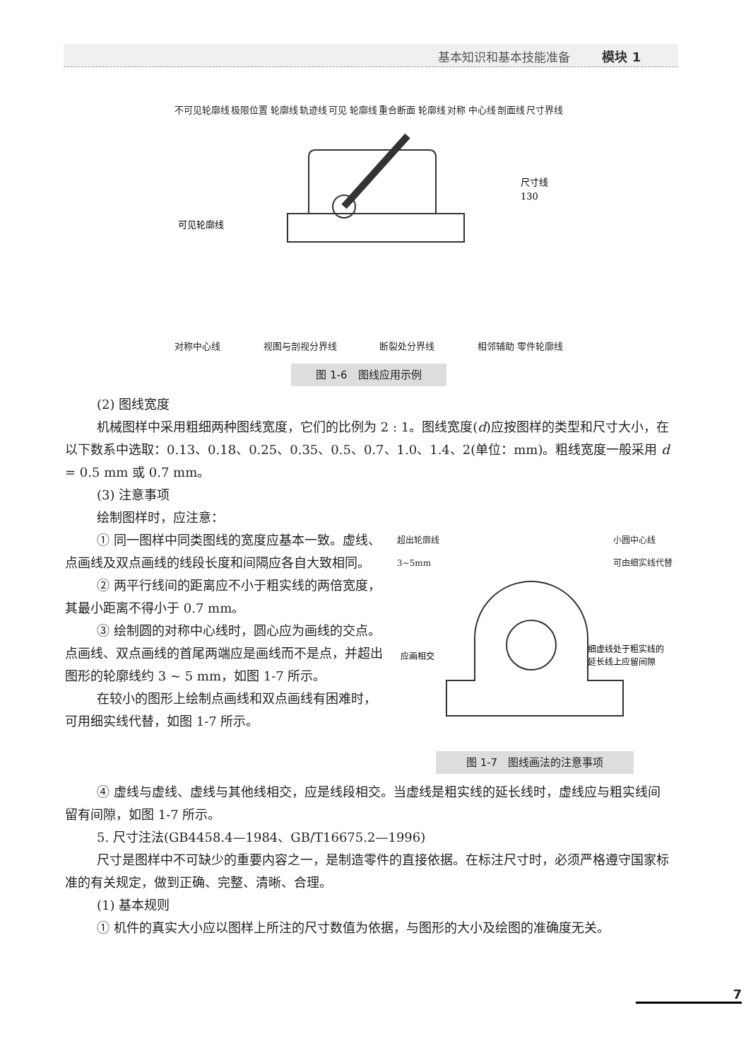基本知识和基本技能准备 模块 1
不可见轮廓线 极限位置 轮廓线 轨迹线 可见 轮廓线 重合断面 轮廓线 对称 中心线 剖面线 尺寸界线
尺寸线
130
可见轮廓线
对称中心线 视图与剖视分界线 断裂处分界线 相邻辅助 零件轮廓线
图 1-6　图线应用示例
(2) 图线宽度
机械图样中采用粗细两种图线宽度，它们的比例为 2 : 1。图线宽度(d)应按图样的类型和尺寸大小，在以下数系中选取：0.13、0.18、0.25、0.35、0.5、0.7、1.0、1.4、2(单位：mm)。粗线宽度一般采用 d = 0.5 mm 或 0.7 mm。
(3) 注意事项
绘制图样时，应注意：
① 同一图样中同类图线的宽度应基本一致。虚线、点画线及双点画线的线段长度和间隔应各自大致相同。
② 两平行线间的距离应不小于粗实线的两倍宽度，其最小距离不得小于 0.7 mm。
③ 绘制圆的对称中心线时，圆心应为画线的交点。点画线、双点画线的首尾两端应是画线而不是点，并超出图形的轮廓线约 3 ~ 5 mm，如图 1-7 所示。
在较小的图形上绘制点画线和双点画线有困难时，可用细实线代替，如图 1-7 所示。
超出轮廓线
3~5mm 小圆中心线
可由细实线代替
应画相交
细虚线处于粗实线的
延长线上应留间隙
图 1-7　图线画法的注意事项
④ 虚线与虚线、虚线与其他线相交，应是线段相交。当虚线是粗实线的延长线时，虚线应与粗实线间留有间隙，如图 1-7 所示。
5. 尺寸注法(GB4458.4—1984、GB/T16675.2—1996)
尺寸是图样中不可缺少的重要内容之一，是制造零件的直接依据。在标注尺寸时，必须严格遵守国家标准的有关规定，做到正确、完整、清晰、合理。
(1) 基本规则
① 机件的真实大小应以图样上所注的尺寸数值为依据，与图形的大小及绘图的准确度无关。
7